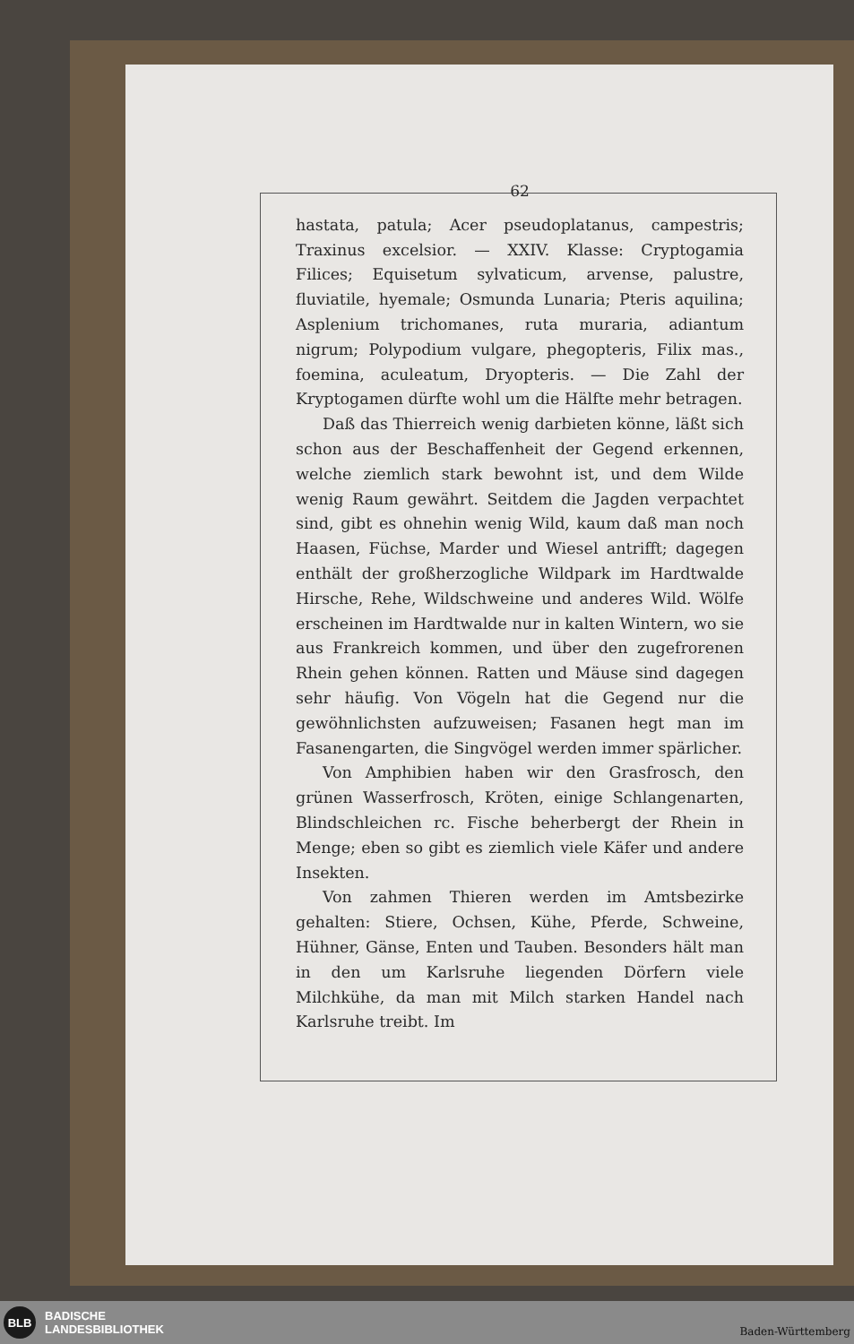62
hastata, patula; Acer pseudoplatanus, campestris; Traxinus excelsior. — XXIV. Klasse: Cryptogamia Filices; Equisetum sylvaticum, arvense, palustre, fluviatile, hyemale; Osmunda Lunaria; Pteris aquilina; Asplenium trichomanes, ruta muraria, adiantum nigrum; Polypodium vulgare, phegopteris, Filix mas., foemina, aculeatum, Dryopteris. — Die Zahl der Kryptogamen dürfte wohl um die Hälfte mehr betragen.
Daß das Thierreich wenig darbieten könne, läßt sich schon aus der Beschaffenheit der Gegend erkennen, welche ziemlich stark bewohnt ist, und dem Wilde wenig Raum gewährt. Seitdem die Jagden verpachtet sind, gibt es ohnehin wenig Wild, kaum daß man noch Haasen, Füchse, Marder und Wiesel antrifft; dagegen enthält der großherzogliche Wildpark im Hardtwalde Hirsche, Rehe, Wildschweine und anderes Wild. Wölfe erscheinen im Hardtwalde nur in kalten Wintern, wo sie aus Frankreich kommen, und über den zugefrorenen Rhein gehen können. Ratten und Mäuse sind dagegen sehr häufig. Von Vögeln hat die Gegend nur die gewöhnlichsten aufzuweisen; Fasanen hegt man im Fasanengarten, die Singvögel werden immer spärlicher.
Von Amphibien haben wir den Grasfrosch, den grünen Wasserfrosch, Kröten, einige Schlangenarten, Blindschleichen rc. Fische beherbergt der Rhein in Menge; eben so gibt es ziemlich viele Käfer und andere Insekten.
Von zahmen Thieren werden im Amtsbezirke gehalten: Stiere, Ochsen, Kühe, Pferde, Schweine, Hühner, Gänse, Enten und Tauben. Besonders hält man in den um Karlsruhe liegenden Dörfern viele Milchkühe, da man mit Milch starken Handel nach Karlsruhe treibt. Im
BLB
BADISCHE
LANDESBIBLIOTHEK
Baden-Württemberg